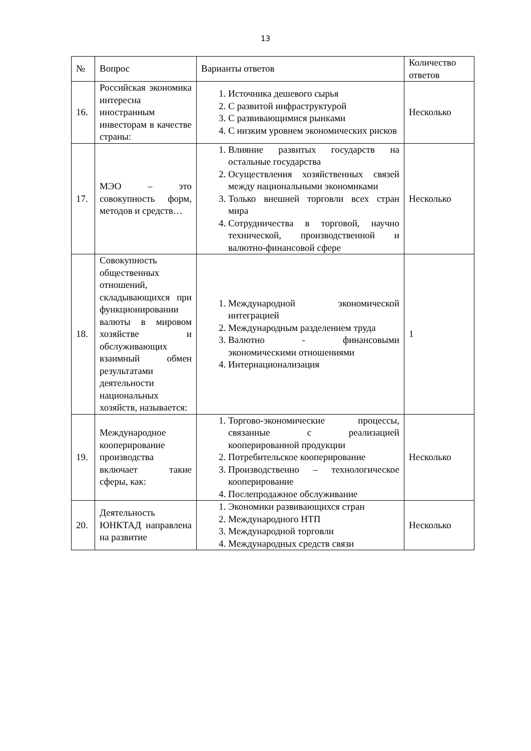13
| № | Вопрос | Варианты ответов | Количество ответов |
| --- | --- | --- | --- |
| 16. | Российская экономика интересна иностранным инвесторам в качестве страны: | 1. Источника дешевого сырья 2. С развитой инфраструктурой 3. С развивающимися рынками 4. С низким уровнем экономических рисков | Несколько |
| 17. | МЭО – это совокупность форм, методов и средств… | 1. Влияние развитых государств на остальные государства 2. Осуществления хозяйственных связей между национальными экономиками 3. Только внешней торговли всех стран мира 4. Сотрудничества в торговой, научно технической, производственной и валютно-финансовой сфере | Несколько |
| 18. | Совокупность общественных отношений, складывающихся при функционировании валюты в мировом хозяйстве и обслуживающих взаимный обмен результатами деятельности национальных хозяйств, называется: | 1. Международной экономической интеграцией 2. Международным разделением труда 3. Валютно - финансовыми экономическими отношениями 4. Интернационализация | 1 |
| 19. | Международное кооперирование производства включает такие сферы, как: | 1. Торгово-экономические процессы, связанные с реализацией кооперированной продукции 2. Потребительское кооперирование 3. Производственно – технологическое кооперирование 4. Послепродажное обслуживание | Несколько |
| 20. | Деятельность ЮНКТАД направлена на развитие | 1. Экономики развивающихся стран 2. Международного НТП 3. Международной торговли 4. Международных средств связи | Несколько |